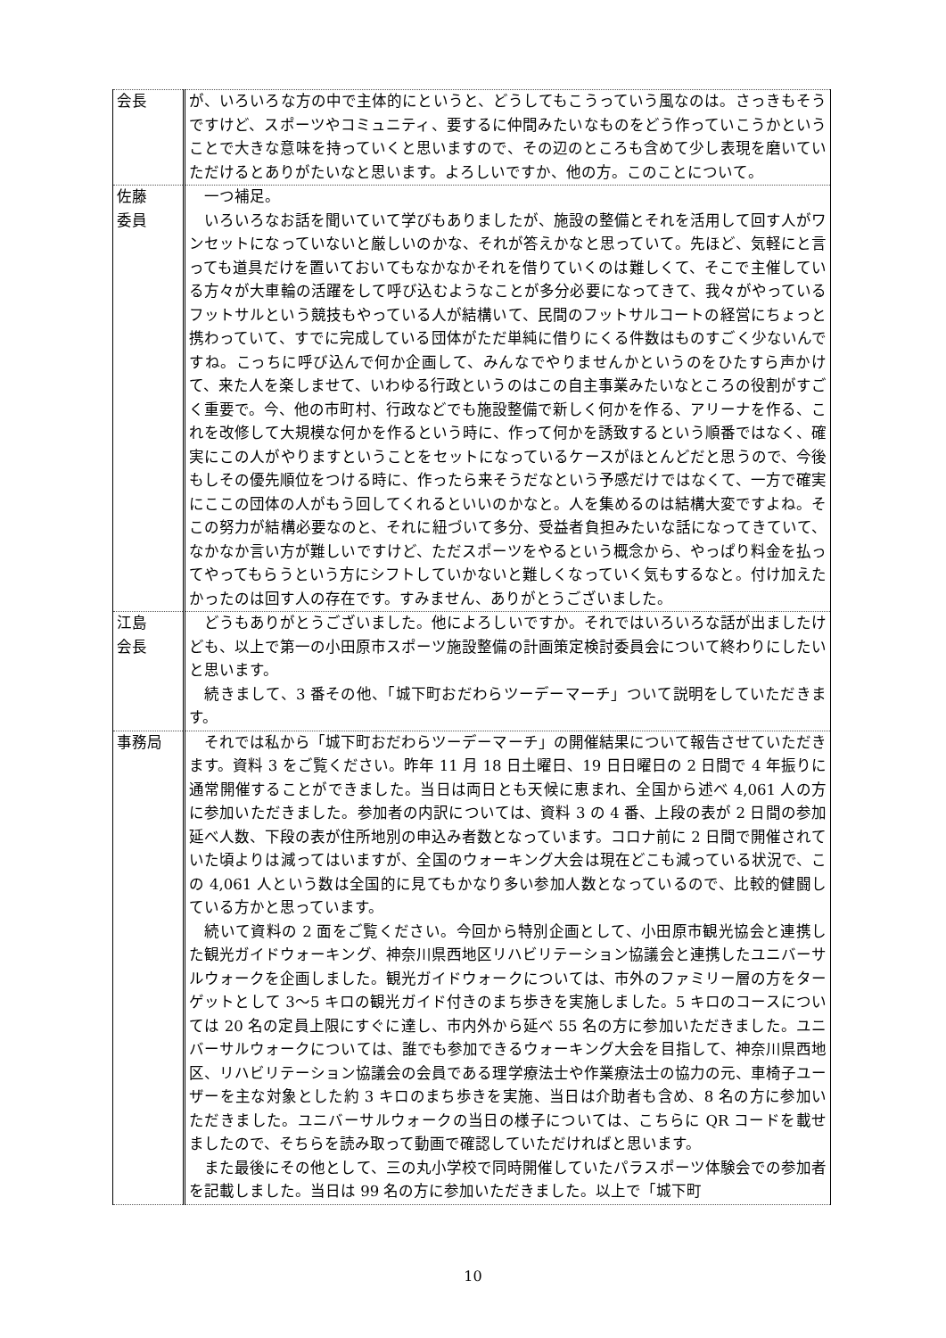| 会長 | が、いろいろな方の中で主体的にというと、どうしてもこうっていう風なのは。さっきもそうですけど、スポーツやコミュニティ、要するに仲間みたいなものをどう作っていこうかということで大きな意味を持っていくと思いますので、その辺のところも含めて少し表現を磨いていただけるとありがたいなと思います。よろしいですか、他の方。このことについて。 |
| 佐藤 委員 | 一つ補足。 いろいろなお話を聞いていて学びもありましたが、施設の整備とそれを活用して回す人がワンセットになっていないと厳しいのかな、それが答えかなと思っていて。先ほど、気軽にと言っても道具だけを置いておいてもなかなかそれを借りていくのは難しくて、そこで主催している方々が大車輪の活躍をして呼び込むようなことが多分必要になってきて、我々がやっているフットサルという競技もやっている人が結構いて、民間のフットサルコートの経営にちょっと携わっていて、すでに完成している団体がただ単純に借りにくる件数はものすごく少ないんですね。こっちに呼び込んで何か企画して、みんなでやりませんかというのをひたすら声かけて、来た人を楽しませて、いわゆる行政というのはこの自主事業みたいなところの役割がすごく重要で。今、他の市町村、行政などでも施設整備で新しく何かを作る、アリーナを作る、これを改修して大規模な何かを作るという時に、作って何かを誘致するという順番ではなく、確実にこの人がやりますということをセットになっているケースがほとんどだと思うので、今後もしその優先順位をつける時に、作ったら来そうだなという予感だけではなくて、一方で確実にここの団体の人がもう回してくれるといいのかなと。人を集めるのは結構大変ですよね。そこの努力が結構必要なのと、それに紐づいて多分、受益者負担みたいな話になってきていて、なかなか言い方が難しいですけど、ただスポーツをやるという概念から、やっぱり料金を払ってやってもらうという方にシフトしていかないと難しくなっていく気もするなと。付け加えたかったのは回す人の存在です。すみません、ありがとうございました。 |
| 江島 会長 | どうもありがとうございました。他によろしいですか。それではいろいろな話が出ましたけども、以上で第一の小田原市スポーツ施設整備の計画策定検討委員会について終わりにしたいと思います。 続きまして、3 番その他、「城下町おだわらツーデーマーチ」ついて説明をしていただきます。 |
| 事務局 | それでは私から「城下町おだわらツーデーマーチ」の開催結果について報告させていただきます。資料 3 をご覧ください。昨年 11 月 18 日土曜日、19 日日曜日の 2 日間で 4 年振りに通常開催することができました。当日は両日とも天候に恵まれ、全国から述べ 4,061 人の方に参加いただきました。参加者の内訳については、資料 3 の 4 番、上段の表が 2 日間の参加延べ人数、下段の表が住所地別の申込み者数となっています。コロナ前に 2 日間で開催されていた頃よりは減ってはいますが、全国のウォーキング大会は現在どこも減っている状況で、この 4,061 人という数は全国的に見てもかなり多い参加人数となっているので、比較的健闘している方かと思っています。 続いて資料の 2 面をご覧ください。今回から特別企画として、小田原市観光協会と連携した観光ガイドウォーキング、神奈川県西地区リハビリテーション協議会と連携したユニバーサルウォークを企画しました。観光ガイドウォークについては、市外のファミリー層の方をターゲットとして 3〜5 キロの観光ガイド付きのまち歩きを実施しました。5 キロのコースについては 20 名の定員上限にすぐに達し、市内外から延べ 55 名の方に参加いただきました。ユニバーサルウォークについては、誰でも参加できるウォーキング大会を目指して、神奈川県西地区、リハビリテーション協議会の会員である理学療法士や作業療法士の協力の元、車椅子ユーザーを主な対象とした約 3 キロのまち歩きを実施、当日は介助者も含め、8 名の方に参加いただきました。ユニバーサルウォークの当日の様子については、こちらに QR コードを載せましたので、そちらを読み取って動画で確認していただければと思います。 また最後にその他として、三の丸小学校で同時開催していたパラスポーツ体験会での参加者を記載しました。当日は 99 名の方に参加いただきました。以上で「城下町 |
10